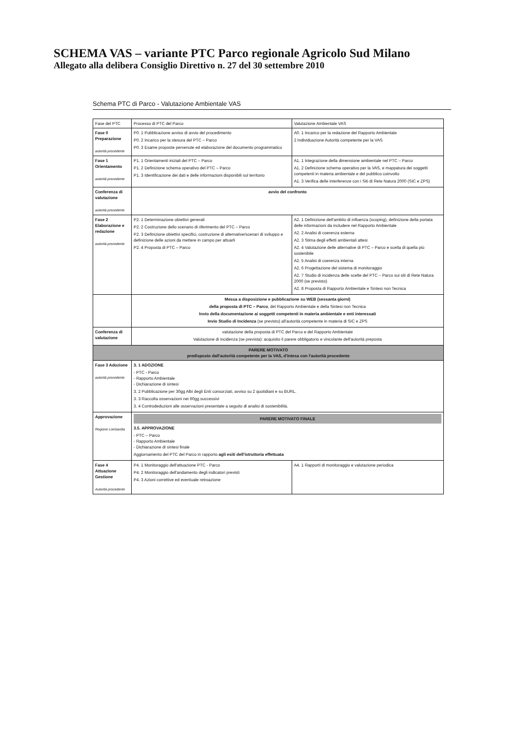SCHEMA VAS – variante PTC Parco regionale Agricolo Sud Milano
Allegato alla delibera Consiglio Direttivo n. 27 del 30 settembre 2010
Schema PTC di Parco - Valutazione Ambientale VAS
| Fase del PTC | Processo di PTC del Parco | Valutazione Ambientale VAS |
| Fase 0 Preparazione autorità procedente | P0. 1 Pubblicazione avviso di avvio del procedimento P0. 2 Incarico per la stesura del PTC – Parco P0. 3 Esame proposte pervenute ed elaborazione del documento programmatico | A0. 1 Incarico per la redazione del Rapporto Ambientale 2 Individuazione Autorità competente per la VAS |
| Fase 1 Orientamento autorità procedente | P1. 1 Orientamenti iniziali del PTC – Parco P1. 2 Definizione schema operativo del PTC – Parco P1. 3 Identificazione dei dati e delle informazioni disponibili sul territorio | A1. 1 Integrazione della dimensione ambientale nel PTC – Parco A1. 2 Definizione schema operativo per la VAS, e mappatura dei soggetti competenti in materia ambientale e del pubblico coinvolto A1. 3 Verifica delle interferenze con i Siti di Rete Natura 2000 (SIC e ZPS) |
| Conferenza di valutazione autorità procedente | avvio del confronto | |
| Fase 2 Elaborazione e redazione autorità procedente | P2. 1 Determinazione obiettivi generali P2. 2 Costruzione dello scenario di riferimento del PTC – Parco P2. 3 Definizione obiettivi specifici, costruzione di alternative/scenari di sviluppo e definizione delle azioni da mettere in campo per attuarli P2. 4 Proposta di PTC – Parco | A2. 1 Definizione dell'ambito di influenza (scoping), definizione della portata delle informazioni da includere nel Rapporto Ambientale A2. 2 Analisi di coerenza esterna A2. 3 Stima degli effetti ambientali attesi A2. 4 Valutazione delle alternative di PTC – Parco e scelta di quella più sostenibile A2. 5 Analisi di coerenza interna A2. 6 Progettazione del sistema di monitoraggio A2. 7 Studio di incidenza delle scelte del PTC – Parco sui siti di Rete Natura 2000 (se previsto) A2. 8 Proposta di Rapporto Ambientale e Sintesi non Tecnica |
| | Messa a disposizione e pubblicazione su WEB (sessanta giorni) della proposta di PTC – Parco , del Rapporto Ambientale e della Sintesi non Tecnica Invio della documentazione ai soggetti competenti in materia ambientale e enti interessati Invio Studio di Incidenza (se previsto) all'autorità competente in materia di SIC e ZPS | |
| Conferenza di valutazione | valutazione della proposta di PTC del Parco e del Rapporto Ambientale Valutazione di incidenza (se prevista): acquisito il parere obbligatorio e vincolante dell'autorità preposta | |
| PARERE MOTIVATO predisposto dall'autorità competente per la VAS, d'intesa con l'autorità procedente | | |
| Fase 3 Adozione autorità procedente | 3. 1 ADOZIONE - PTC - Parco - Rapporto Ambientale - Dichiarazione di sintesi 3. 2 Pubblicazione per 30gg Albi degli Enti consorziati, avviso su 2 quotidiani e su BURL. 3. 3 Raccolta osservazioni nei 60gg successivi 3. 4 Controdeduzioni alle osservazioni presentate a seguito di analisi di sostenibilità. | |
| Approvazione Regione Lombardia | PARERE MOTIVATO FINALE 3.5. APPROVAZIONE - PTC – Parco - Rapporto Ambientale - Dichiarazione di sintesi finale Aggiornamento del PTC del Parco in rapporto agli esiti dell'istruttoria effettuata | |
| Fase 4 Attuazione Gestione Autorità procedente | P4. 1 Monitoraggio dell'attuazione PTC - Parco P4. 2 Monitoraggio dell'andamento degli indicatori previsti P4. 3 Azioni correttive ed eventuale retroazione | A4. 1 Rapporti di monitoraggio e valutazione periodica |